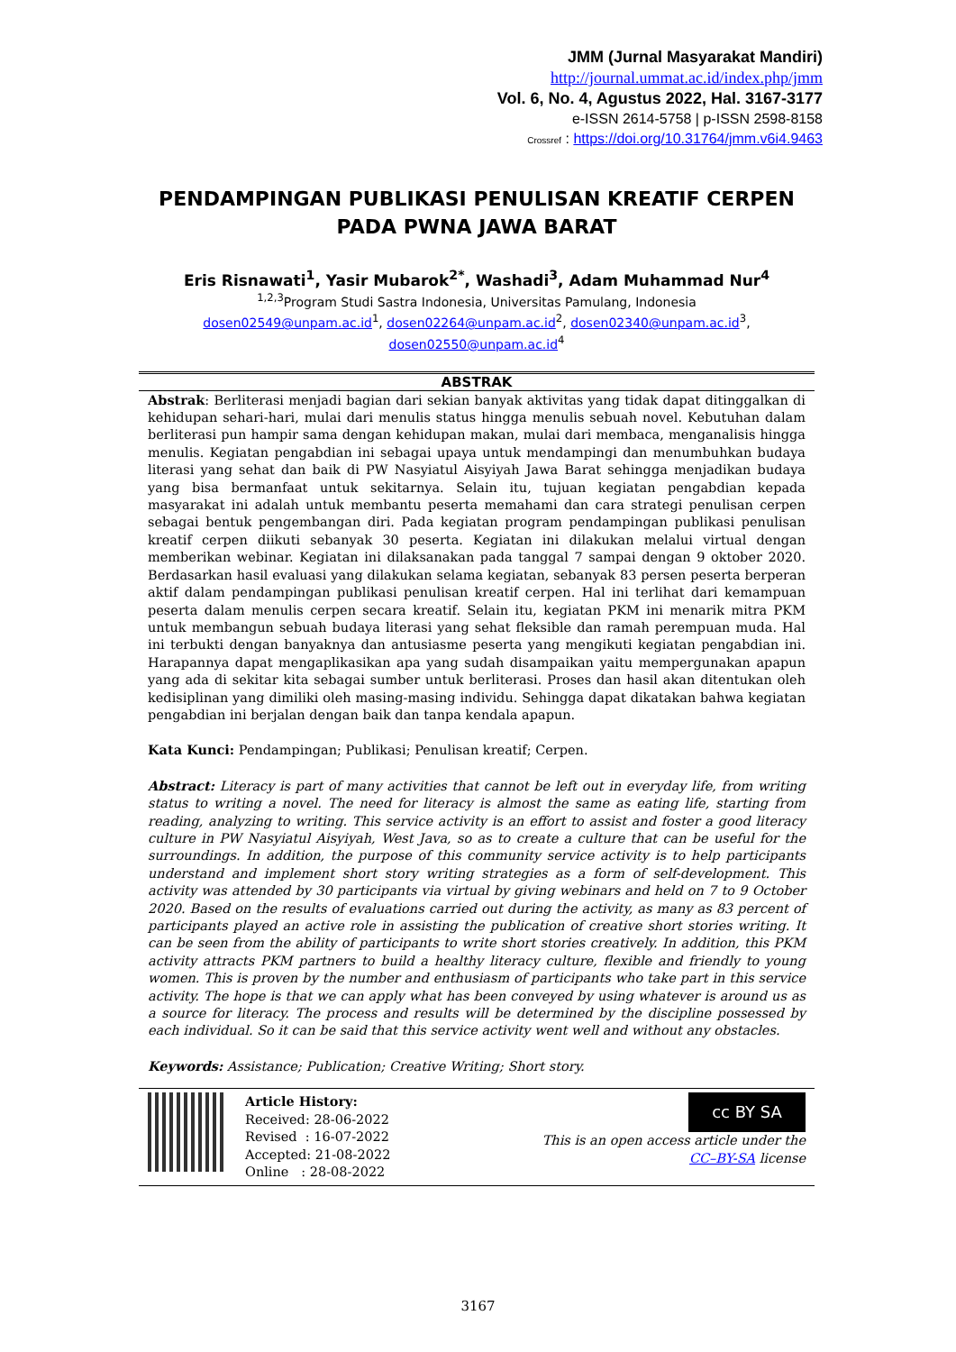JMM (Jurnal Masyarakat Mandiri)
http://journal.ummat.ac.id/index.php/jmm
Vol. 6, No. 4, Agustus 2022, Hal. 3167-3177
e-ISSN 2614-5758 | p-ISSN 2598-8158
Crossref : https://doi.org/10.31764/jmm.v6i4.9463
PENDAMPINGAN PUBLIKASI PENULISAN KREATIF CERPEN PADA PWNA JAWA BARAT
Eris Risnawati<sup>1</sup>, Yasir Mubarok<sup>2*</sup>, Washadi<sup>3</sup>, Adam Muhammad Nur<sup>4</sup>
<sup>1,2,3</sup>Program Studi Sastra Indonesia, Universitas Pamulang, Indonesia
dosen02549@unpam.ac.id<sup>1</sup>, dosen02264@unpam.ac.id<sup>2</sup>, dosen02340@unpam.ac.id<sup>3</sup>,
dosen02550@unpam.ac.id<sup>4</sup>
ABSTRAK
Abstrak: Berliterasi menjadi bagian dari sekian banyak aktivitas yang tidak dapat ditinggalkan di kehidupan sehari-hari, mulai dari menulis status hingga menulis sebuah novel. Kebutuhan dalam berliterasi pun hampir sama dengan kehidupan makan, mulai dari membaca, menganalisis hingga menulis. Kegiatan pengabdian ini sebagai upaya untuk mendampingi dan menumbuhkan budaya literasi yang sehat dan baik di PW Nasyiatul Aisyiyah Jawa Barat sehingga menjadikan budaya yang bisa bermanfaat untuk sekitarnya. Selain itu, tujuan kegiatan pengabdian kepada masyarakat ini adalah untuk membantu peserta memahami dan cara strategi penulisan cerpen sebagai bentuk pengembangan diri. Pada kegiatan program pendampingan publikasi penulisan kreatif cerpen diikuti sebanyak 30 peserta. Kegiatan ini dilakukan melalui virtual dengan memberikan webinar. Kegiatan ini dilaksanakan pada tanggal 7 sampai dengan 9 oktober 2020. Berdasarkan hasil evaluasi yang dilakukan selama kegiatan, sebanyak 83 persen peserta berperan aktif dalam pendampingan publikasi penulisan kreatif cerpen. Hal ini terlihat dari kemampuan peserta dalam menulis cerpen secara kreatif. Selain itu, kegiatan PKM ini menarik mitra PKM untuk membangun sebuah budaya literasi yang sehat fleksible dan ramah perempuan muda. Hal ini terbukti dengan banyaknya dan antusiasme peserta yang mengikuti kegiatan pengabdian ini. Harapannya dapat mengaplikasikan apa yang sudah disampaikan yaitu mempergunakan apapun yang ada di sekitar kita sebagai sumber untuk berliterasi. Proses dan hasil akan ditentukan oleh kedisiplinan yang dimiliki oleh masing-masing individu. Sehingga dapat dikatakan bahwa kegiatan pengabdian ini berjalan dengan baik dan tanpa kendala apapun.
Kata Kunci: Pendampingan; Publikasi; Penulisan kreatif; Cerpen.
Abstract: Literacy is part of many activities that cannot be left out in everyday life, from writing status to writing a novel. The need for literacy is almost the same as eating life, starting from reading, analyzing to writing. This service activity is an effort to assist and foster a good literacy culture in PW Nasyiatul Aisyiyah, West Java, so as to create a culture that can be useful for the surroundings. In addition, the purpose of this community service activity is to help participants understand and implement short story writing strategies as a form of self-development. This activity was attended by 30 participants via virtual by giving webinars and held on 7 to 9 October 2020. Based on the results of evaluations carried out during the activity, as many as 83 percent of participants played an active role in assisting the publication of creative short stories writing. It can be seen from the ability of participants to write short stories creatively. In addition, this PKM activity attracts PKM partners to build a healthy literacy culture, flexible and friendly to young women. This is proven by the number and enthusiasm of participants who take part in this service activity. The hope is that we can apply what has been conveyed by using whatever is around us as a source for literacy. The process and results will be determined by the discipline possessed by each individual. So it can be said that this service activity went well and without any obstacles.
Keywords: Assistance; Publication; Creative Writing; Short story.
Article History:
Received: 28-06-2022
Revised : 16-07-2022
Accepted: 21-08-2022
Online : 28-08-2022
cc BY SA
This is an open access article under the
CC–BY-SA license
3167